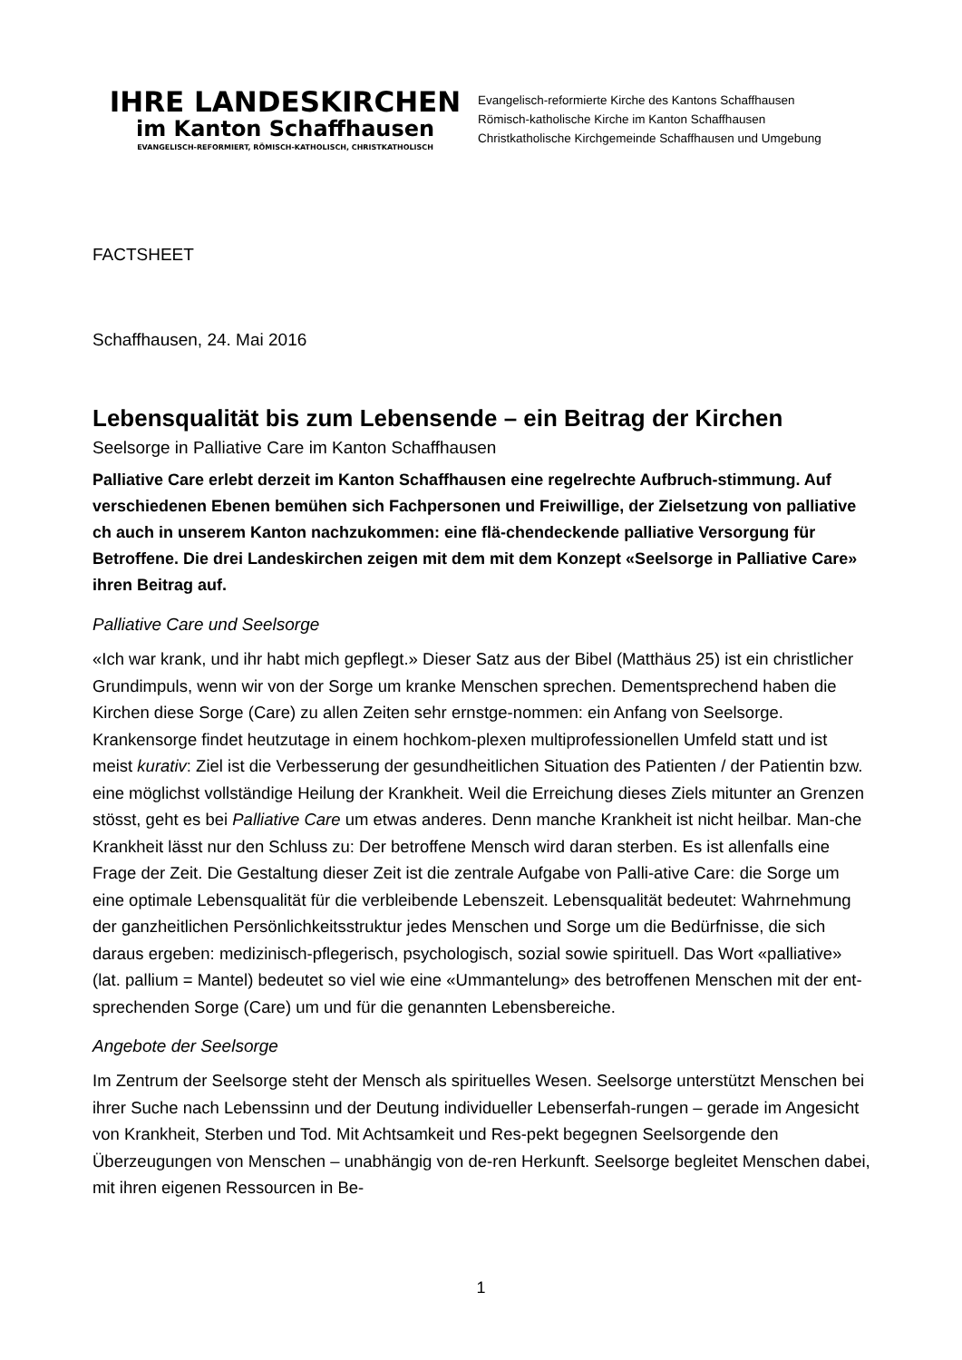IHRE LANDESKIRCHEN
im Kanton Schaffhausen
EVANGELISCH-REFORMIERT, RÖMISCH-KATHOLISCH, CHRISTKATHOLISCH
Evangelisch-reformierte Kirche des Kantons Schaffhausen
Römisch-katholische Kirche im Kanton Schaffhausen
Christkatholische Kirchgemeinde Schaffhausen und Umgebung
FACTSHEET
Schaffhausen, 24. Mai 2016
Lebensqualität bis zum Lebensende – ein Beitrag der Kirchen
Seelsorge in Palliative Care im Kanton Schaffhausen
Palliative Care erlebt derzeit im Kanton Schaffhausen eine regelrechte Aufbruch-stimmung. Auf verschiedenen Ebenen bemühen sich Fachpersonen und Freiwillige, der Zielsetzung von palliative ch auch in unserem Kanton nachzukommen: eine flä-chendeckende palliative Versorgung für Betroffene. Die drei Landeskirchen zeigen mit dem mit dem Konzept «Seelsorge in Palliative Care» ihren Beitrag auf.
Palliative Care und Seelsorge
«Ich war krank, und ihr habt mich gepflegt.» Dieser Satz aus der Bibel (Matthäus 25) ist ein christlicher Grundimpuls, wenn wir von der Sorge um kranke Menschen sprechen. Dementsprechend haben die Kirchen diese Sorge (Care) zu allen Zeiten sehr ernstge-nommen: ein Anfang von Seelsorge. Krankensorge findet heutzutage in einem hochkom-plexen multiprofessionellen Umfeld statt und ist meist kurativ: Ziel ist die Verbesserung der gesundheitlichen Situation des Patienten / der Patientin bzw. eine möglichst vollständige Heilung der Krankheit. Weil die Erreichung dieses Ziels mitunter an Grenzen stösst, geht es bei Palliative Care um etwas anderes. Denn manche Krankheit ist nicht heilbar. Man-che Krankheit lässt nur den Schluss zu: Der betroffene Mensch wird daran sterben. Es ist allenfalls eine Frage der Zeit. Die Gestaltung dieser Zeit ist die zentrale Aufgabe von Palli-ative Care: die Sorge um eine optimale Lebensqualität für die verbleibende Lebenszeit. Lebensqualität bedeutet: Wahrnehmung der ganzheitlichen Persönlichkeitsstruktur jedes Menschen und Sorge um die Bedürfnisse, die sich daraus ergeben: medizinisch-pflegerisch, psychologisch, sozial sowie spirituell. Das Wort «palliative» (lat. pallium = Mantel) bedeutet so viel wie eine «Ummantelung» des betroffenen Menschen mit der ent-sprechenden Sorge (Care) um und für die genannten Lebensbereiche.
Angebote der Seelsorge
Im Zentrum der Seelsorge steht der Mensch als spirituelles Wesen. Seelsorge unterstützt Menschen bei ihrer Suche nach Lebenssinn und der Deutung individueller Lebenserfah-rungen – gerade im Angesicht von Krankheit, Sterben und Tod. Mit Achtsamkeit und Res-pekt begegnen Seelsorgende den Überzeugungen von Menschen – unabhängig von de-ren Herkunft. Seelsorge begleitet Menschen dabei, mit ihren eigenen Ressourcen in Be-
1